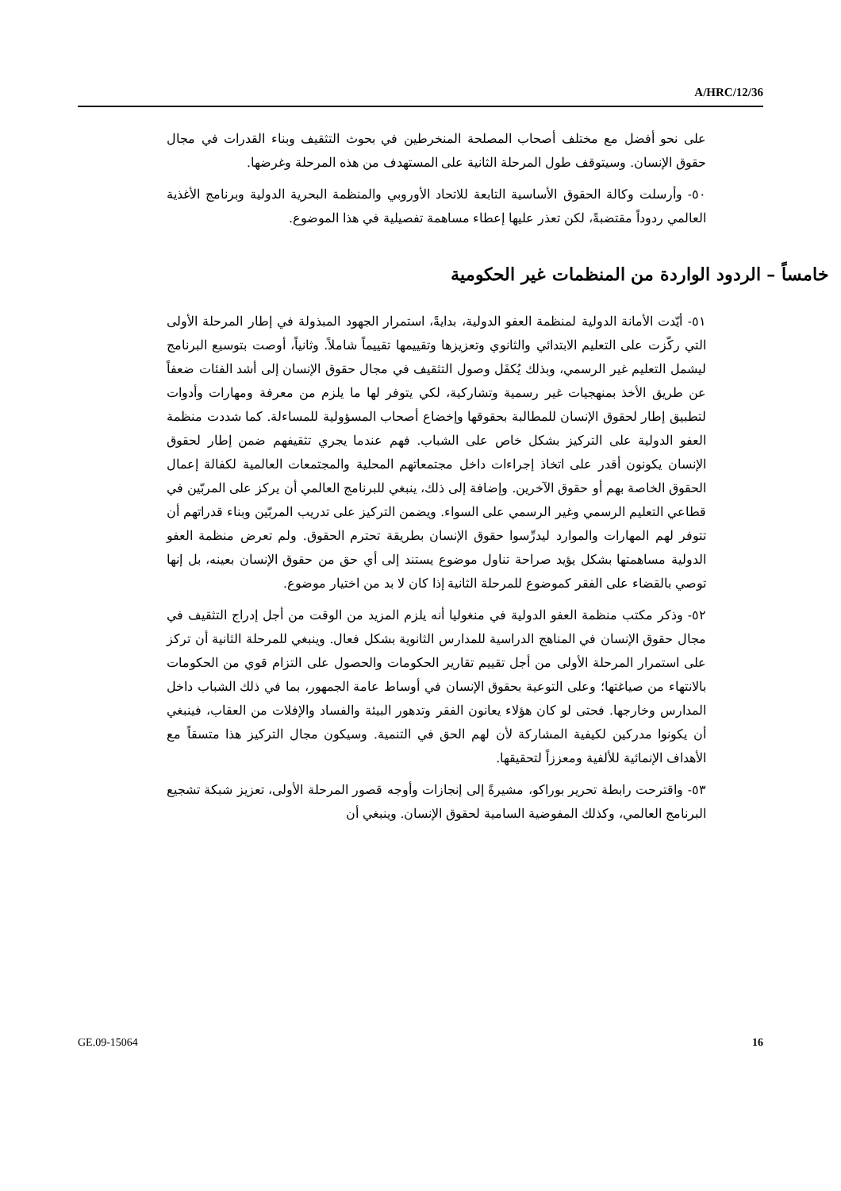A/HRC/12/36
على نحو أفضل مع مختلف أصحاب المصلحة المنخرطين في بحوث التثقيف وبناء القدرات في مجال حقوق الإنسان. وسيتوقف طول المرحلة الثانية على المستهدف من هذه المرحلة وغرضها.
٥٠- وأرسلت وكالة الحقوق الأساسية التابعة للاتحاد الأوروبي والمنظمة البحرية الدولية وبرنامج الأغذية العالمي ردوداً مقتضبةً، لكن تعذر عليها إعطاء مساهمة تفصيلية في هذا الموضوع.
خامساً – الردود الواردة من المنظمات غير الحكومية
٥١- أيّدت الأمانة الدولية لمنظمة العفو الدولية، بدايةً، استمرار الجهود المبذولة في إطار المرحلة الأولى التي ركّزت على التعليم الابتدائي والثانوي وتعزيزها وتقييمها تقييماً شاملاً. وثانياً، أوصت بتوسيع البرنامج ليشمل التعليم غير الرسمي، وبذلك يُكفَل وصول التثقيف في مجال حقوق الإنسان إلى أشد الفئات ضعفاً عن طريق الأخذ بمنهجيات غير رسمية وتشاركية، لكي يتوفر لها ما يلزم من معرفة ومهارات وأدوات لتطبيق إطار لحقوق الإنسان للمطالبة بحقوقها وإخضاع أصحاب المسؤولية للمساءلة. كما شددت منظمة العفو الدولية على التركيز بشكل خاص على الشباب. فهم عندما يجري تثقيفهم ضمن إطار لحقوق الإنسان يكونون أقدر على اتخاذ إجراءات داخل مجتمعاتهم المحلية والمجتمعات العالمية لكفالة إعمال الحقوق الخاصة بهم أو حقوق الآخرين. وإضافة إلى ذلك، ينبغي للبرنامج العالمي أن يركز على المربّين في قطاعي التعليم الرسمي وغير الرسمي على السواء. ويضمن التركيز على تدريب المربّين وبناء قدراتهم أن تتوفر لهم المهارات والموارد ليدرِّسوا حقوق الإنسان بطريقة تحترم الحقوق. ولم تعرض منظمة العفو الدولية مساهمتها بشكل يؤيد صراحة تناول موضوع يستند إلى أي حق من حقوق الإنسان بعينه، بل إنها توصي بالقضاء على الفقر كموضوع للمرحلة الثانية إذا كان لا بد من اختيار موضوع.
٥٢- وذكر مكتب منظمة العفو الدولية في منغوليا أنه يلزم المزيد من الوقت من أجل إدراج التثقيف في مجال حقوق الإنسان في المناهج الدراسية للمدارس الثانوية بشكل فعال. وينبغي للمرحلة الثانية أن تركز على استمرار المرحلة الأولى من أجل تقييم تقارير الحكومات والحصول على التزام قوي من الحكومات بالانتهاء من صياغتها؛ وعلى التوعية بحقوق الإنسان في أوساط عامة الجمهور، بما في ذلك الشباب داخل المدارس وخارجها. فحتى لو كان هؤلاء يعانون الفقر وتدهور البيئة والفساد والإفلات من العقاب، فينبغي أن يكونوا مدركين لكيفية المشاركة لأن لهم الحق في التنمية. وسيكون مجال التركيز هذا متسقاً مع الأهداف الإنمائية للألفية ومعززاً لتحقيقها.
٥٣- واقترحت رابطة تحرير بوراكو، مشيرةً إلى إنجازات وأوجه قصور المرحلة الأولى، تعزيز شبكة تشجيع البرنامج العالمي، وكذلك المفوضية السامية لحقوق الإنسان. وينبغي أن
GE.09-15064 16